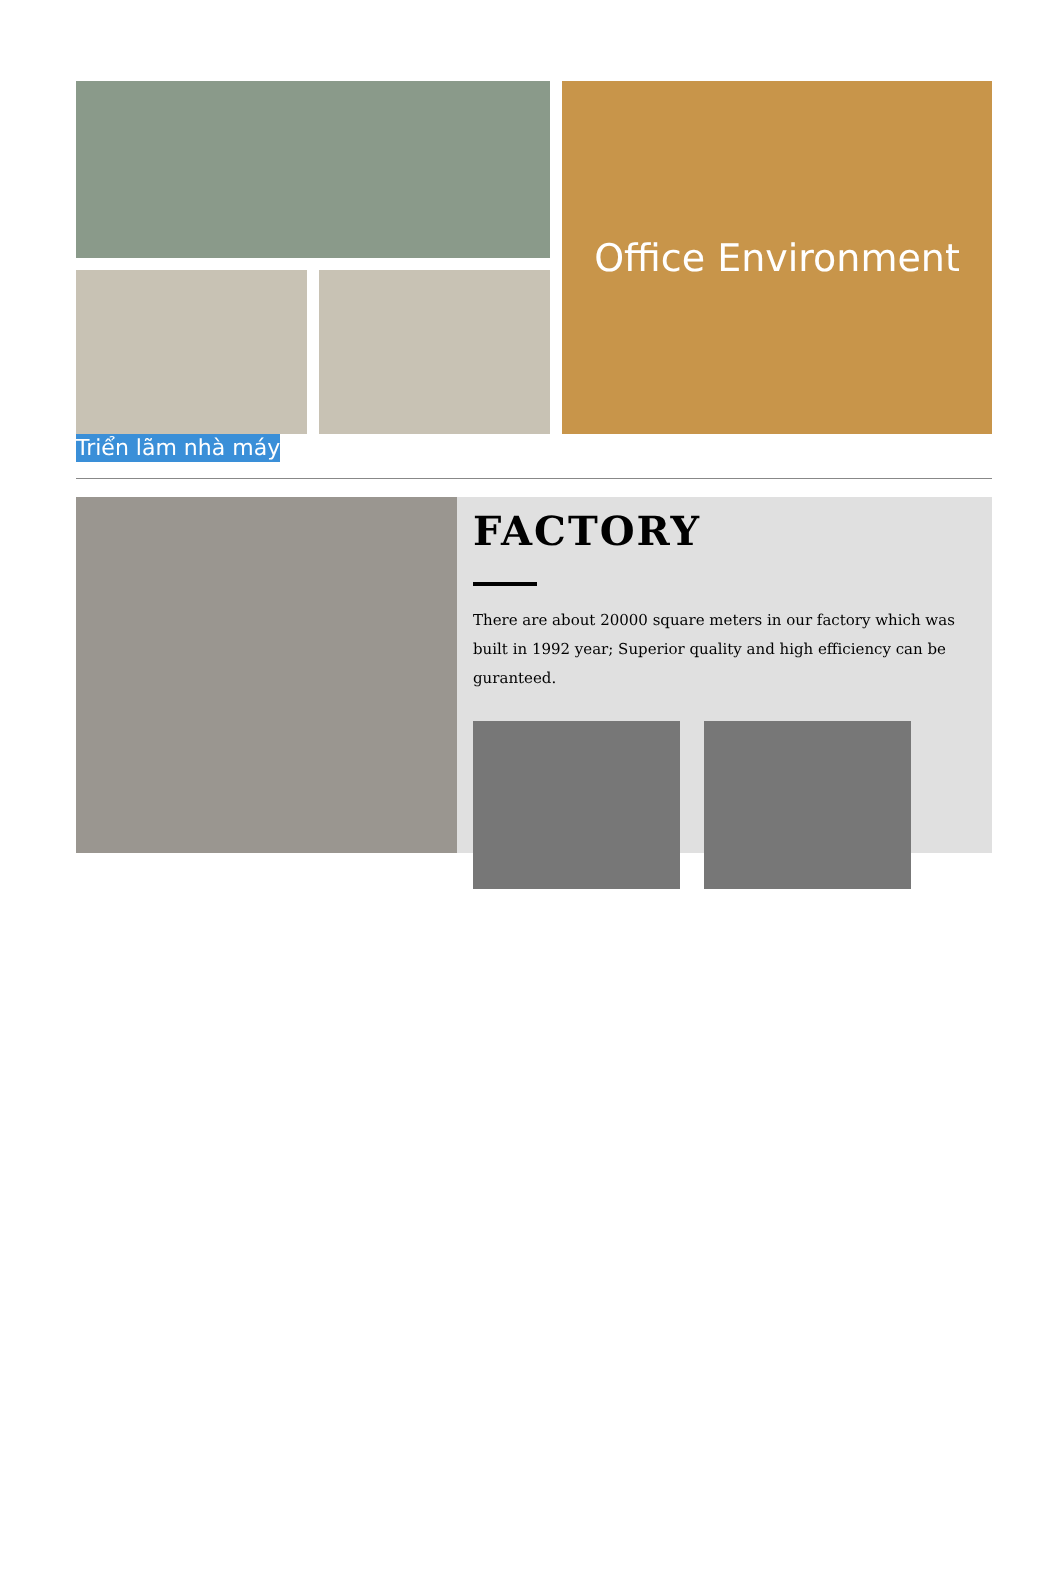Office Environment
Triển lãm nhà máy
FACTORY
There are about 20000 square meters in our factory which was built in 1992 year; Superior quality and high efficiency can be guranteed.